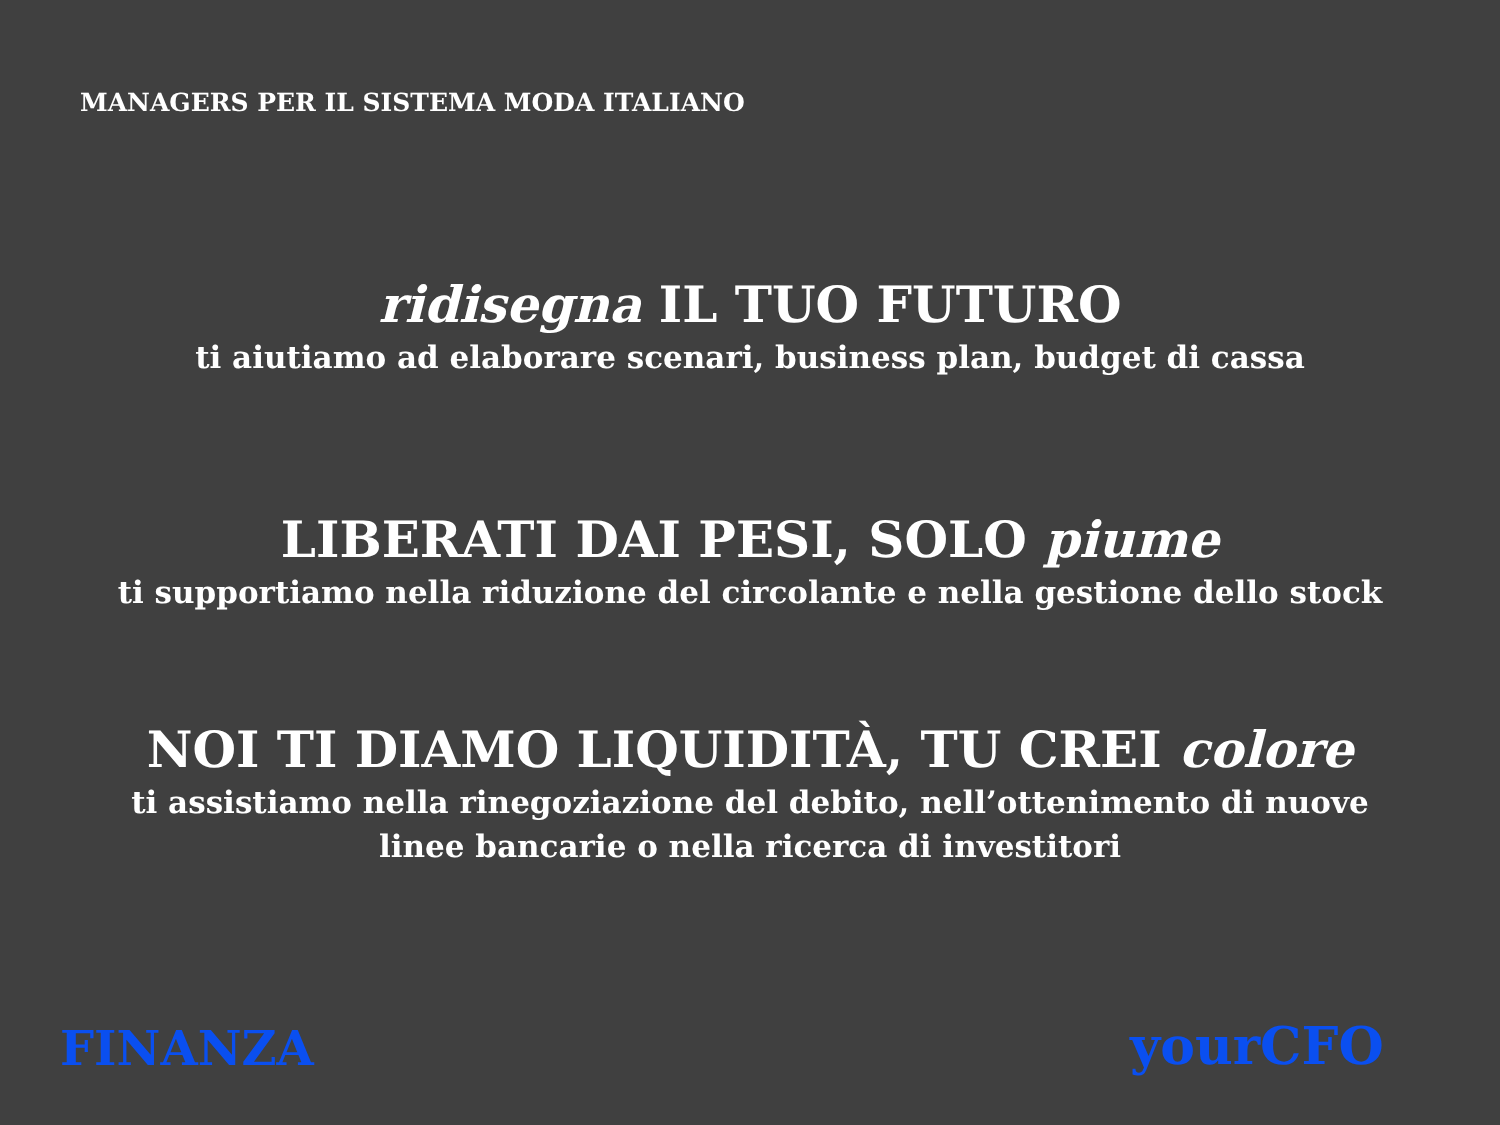MANAGERS PER IL SISTEMA MODA ITALIANO
ridisegna IL TUO FUTURO
ti aiutiamo ad elaborare scenari, business plan, budget di cassa
LIBERATI DAI PESI, SOLO piume
ti supportiamo nella riduzione del circolante e nella gestione dello stock
NOI TI DIAMO LIQUIDITÀ, TU CREI colore
ti assistiamo nella rinegoziazione del debito, nell’ottenimento di nuove
linee bancarie o nella ricerca di investitori
FINANZA yourCFO